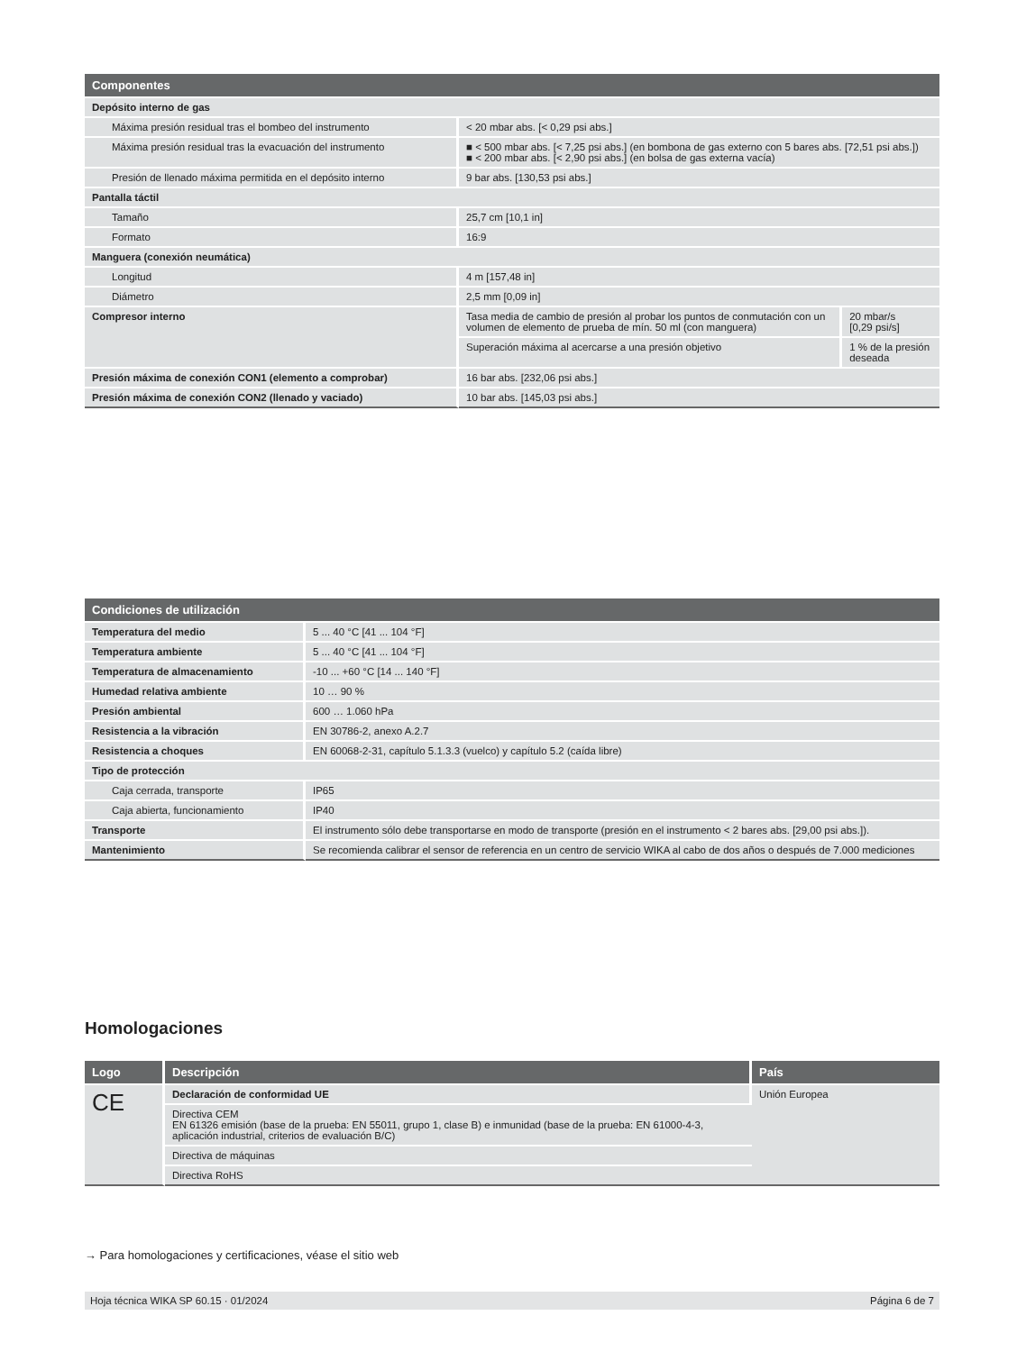| Componentes | | |
| --- | --- | --- |
| Depósito interno de gas | | |
| Máxima presión residual tras el bombeo del instrumento | < 20 mbar abs. [< 0,29 psi abs.] | |
| Máxima presión residual tras la evacuación del instrumento | ■ < 500 mbar abs. [< 7,25 psi abs.] (en bombona de gas externo con 5 bares abs. [72,51 psi abs.]) ■ < 200 mbar abs. [< 2,90 psi abs.] (en bolsa de gas externa vacía) | |
| Presión de llenado máxima permitida en el depósito interno | 9 bar abs. [130,53 psi abs.] | |
| Pantalla táctil | | |
| Tamaño | 25,7 cm [10,1 in] | |
| Formato | 16:9 | |
| Manguera (conexión neumática) | | |
| Longitud | 4 m [157,48 in] | |
| Diámetro | 2,5 mm [0,09 in] | |
| Compresor interno | Tasa media de cambio de presión al probar los puntos de conmutación con un volumen de elemento de prueba de mín. 50 ml (con manguera) | 20 mbar/s [0,29 psi/s] |
| | Superación máxima al acercarse a una presión objetivo | 1 % de la presión deseada |
| Presión máxima de conexión CON1 (elemento a comprobar) | 16 bar abs. [232,06 psi abs.] | |
| Presión máxima de conexión CON2 (llenado y vaciado) | 10 bar abs. [145,03 psi abs.] | |
| Condiciones de utilización | |
| --- | --- |
| Temperatura del medio | 5 ... 40 °C [41 ... 104 °F] |
| Temperatura ambiente | 5 ... 40 °C [41 ... 104 °F] |
| Temperatura de almacenamiento | -10 ... +60 °C [14 ... 140 °F] |
| Humedad relativa ambiente | 10 … 90 % |
| Presión ambiental | 600 … 1.060 hPa |
| Resistencia a la vibración | EN 30786-2, anexo A.2.7 |
| Resistencia a choques | EN 60068-2-31, capítulo 5.1.3.3 (vuelco) y capítulo 5.2 (caída libre) |
| Tipo de protección | |
| Caja cerrada, transporte | IP65 |
| Caja abierta, funcionamiento | IP40 |
| Transporte | El instrumento sólo debe transportarse en modo de transporte (presión en el instrumento < 2 bares abs. [29,00 psi abs.]). |
| Mantenimiento | Se recomienda calibrar el sensor de referencia en un centro de servicio WIKA al cabo de dos años o después de 7.000 mediciones |
Homologaciones
| Logo | Descripción | País |
| --- | --- | --- |
| CE | Declaración de conformidad UE | Unión Europea |
| | Directiva CEM EN 61326 emisión (base de la prueba: EN 55011, grupo 1, clase B) e inmunidad (base de la prueba: EN 61000-4-3, aplicación industrial, criterios de evaluación B/C) | |
| | Directiva de máquinas | |
| | Directiva RoHS | |
→ Para homologaciones y certificaciones, véase el sitio web
Hoja técnica WIKA SP 60.15 · 01/2024 Página 6 de 7